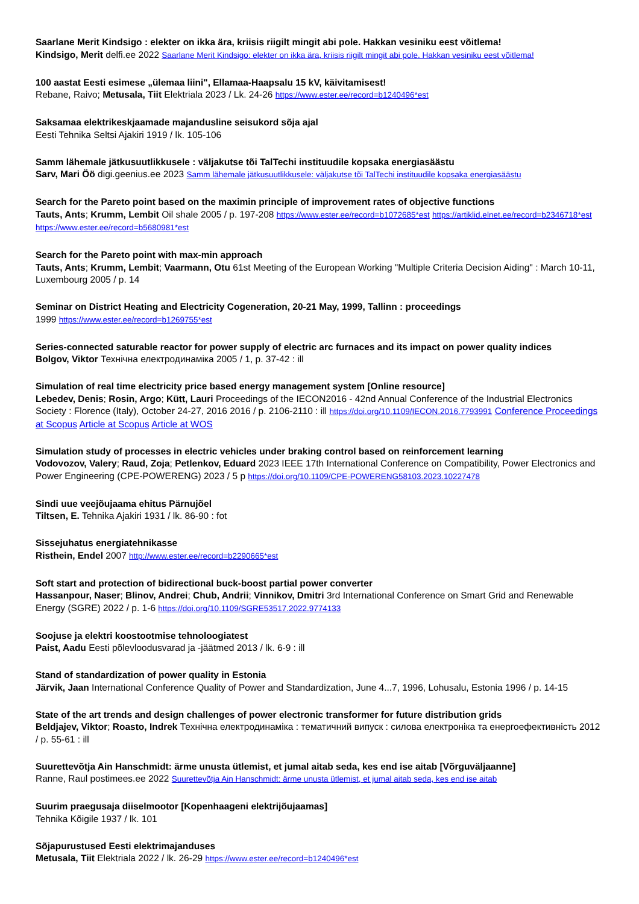Saarlane Merit Kindsigo : elekter on ikka ära, kriisis riigilt mingit abi pole. Hakkan vesiniku eest võitlema!
Kindsigo, Merit delfi.ee 2022 Saarlane Merit Kindsigo: elekter on ikka ära, kriisis riigilt mingit abi pole. Hakkan vesiniku eest võitlema!
100 aastat Eesti esimese „ülemaa liini", Ellamaa-Haapsalu 15 kV, käivitamisest!
Rebane, Raivo; Metusala, Tiit Elektriala 2023 / Lk. 24-26 https://www.ester.ee/record=b1240496*est
Saksamaa elektrikeskjaamade majandusline seisukord sõja ajal
Eesti Tehnika Seltsi Ajakiri 1919 / lk. 105-106
Samm lähemale jätkusuutlikkusele : väljakutse tõi TalTechi instituudile kopsaka energiasäästu
Sarv, Mari Öö digi.geenius.ee 2023 Samm lähemale jätkusuutlikkusele: väljakutse tõi TalTechi instituudile kopsaka energiasäästu
Search for the Pareto point based on the maximin principle of improvement rates of objective functions
Tauts, Ants; Krumm, Lembit Oil shale 2005 / p. 197-208 https://www.ester.ee/record=b1072685*est https://artiklid.elnet.ee/record=b2346718*est https://www.ester.ee/record=b5680981*est
Search for the Pareto point with max-min approach
Tauts, Ants; Krumm, Lembit; Vaarmann, Otu 61st Meeting of the European Working "Multiple Criteria Decision Aiding" : March 10-11, Luxembourg 2005 / p. 14
Seminar on District Heating and Electricity Cogeneration, 20-21 May, 1999, Tallinn : proceedings
1999 https://www.ester.ee/record=b1269755*est
Series-connected saturable reactor for power supply of electric arc furnaces and its impact on power quality indices
Bolgov, Viktor Технічна електродинаміка 2005 / 1, p. 37-42 : ill
Simulation of real time electricity price based energy management system [Online resource]
Lebedev, Denis; Rosin, Argo; Kütt, Lauri Proceedings of the IECON2016 - 42nd Annual Conference of the Industrial Electronics Society : Florence (Italy), October 24-27, 2016 2016 / p. 2106-2110 : ill https://doi.org/10.1109/IECON.2016.7793991 Conference Proceedings at Scopus Article at Scopus Article at WOS
Simulation study of processes in electric vehicles under braking control based on reinforcement learning
Vodovozov, Valery; Raud, Zoja; Petlenkov, Eduard 2023 IEEE 17th International Conference on Compatibility, Power Electronics and Power Engineering (CPE-POWERENG) 2023 / 5 p https://doi.org/10.1109/CPE-POWERENG58103.2023.10227478
Sindi uue veejõujaama ehitus Pärnujõel
Tiltsen, E. Tehnika Ajakiri 1931 / lk. 86-90 : fot
Sissejuhatus energiatehnikasse
Risthein, Endel 2007 http://www.ester.ee/record=b2290665*est
Soft start and protection of bidirectional buck-boost partial power converter
Hassanpour, Naser; Blinov, Andrei; Chub, Andrii; Vinnikov, Dmitri 3rd International Conference on Smart Grid and Renewable Energy (SGRE) 2022 / p. 1-6 https://doi.org/10.1109/SGRE53517.2022.9774133
Soojuse ja elektri koostootmise tehnoloogiatest
Paist, Aadu Eesti põlevloodusvarad ja -jäätmed 2013 / lk. 6-9 : ill
Stand of standardization of power quality in Estonia
Järvik, Jaan International Conference Quality of Power and Standardization, June 4...7, 1996, Lohusalu, Estonia 1996 / p. 14-15
State of the art trends and design challenges of power electronic transformer for future distribution grids
Beldjajev, Viktor; Roasto, Indrek Технічна електродинаміка : тематичний випуск : силова електроніка та енергоефективність 2012 / p. 55-61 : ill
Suurettevõtja Ain Hanschmidt: ärme unusta ütlemist, et jumal aitab seda, kes end ise aitab [Võrguväljaanne]
Ranne, Raul postimees.ee 2022 Suurettevõtja Ain Hanschmidt: ärme unusta ütlemist, et jumal aitab seda, kes end ise aitab
Suurim praegusaja diiselmootor [Kopenhaageni elektrijõujaamas]
Tehnika Kõigile 1937 / lk. 101
Sõjapurustused Eesti elektrimajanduses
Metusala, Tiit Elektriala 2022 / lk. 26-29 https://www.ester.ee/record=b1240496*est